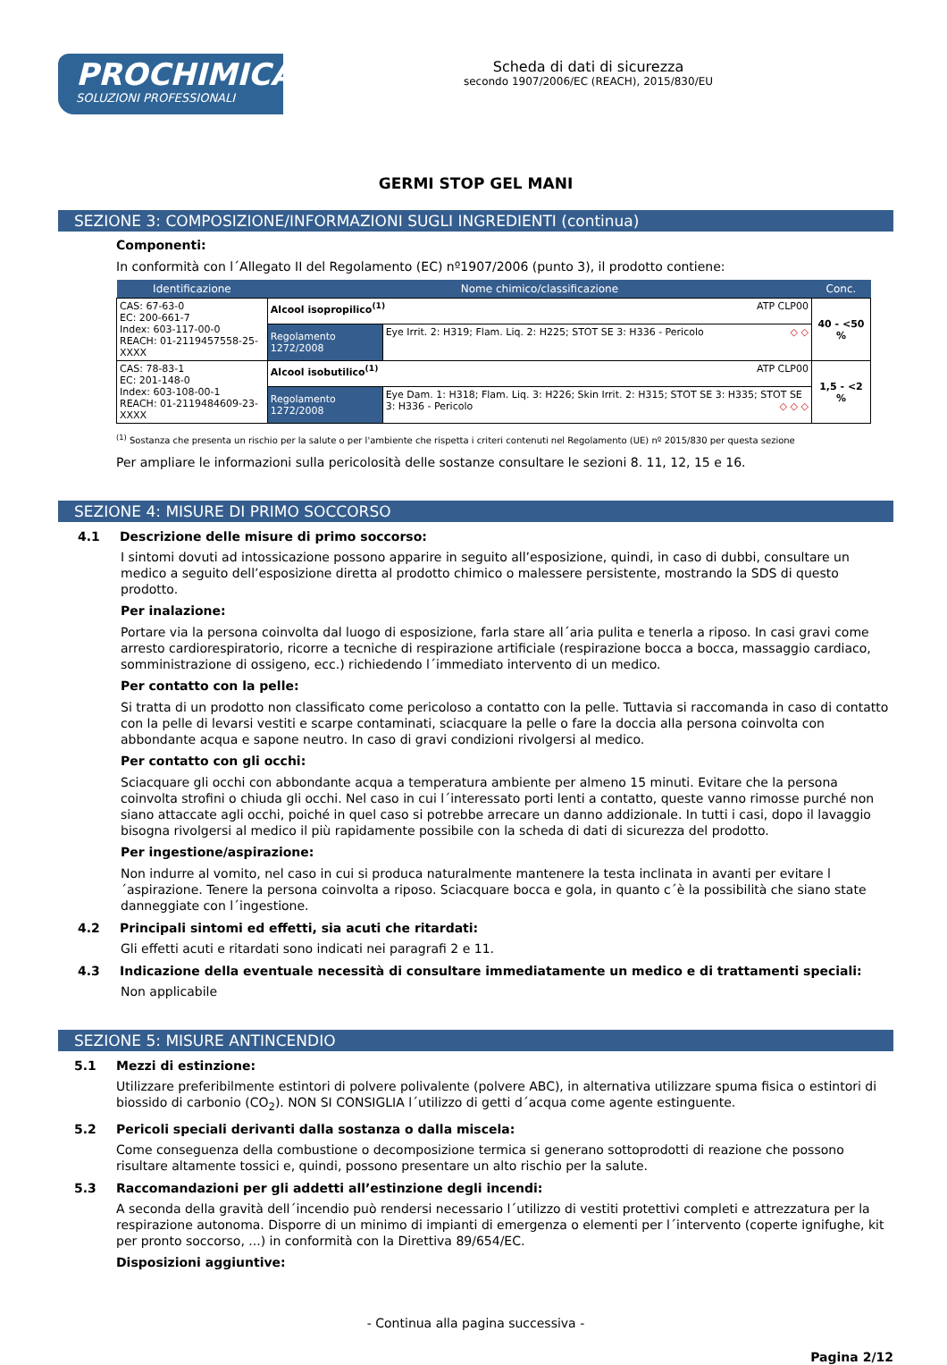PROCHIMICA
SOLUZIONI PROFESSIONALI
Scheda di dati di sicurezza
secondo 1907/2006/EC (REACH), 2015/830/EU
GERMI STOP GEL MANI
SEZIONE 3: COMPOSIZIONE/INFORMAZIONI SUGLI INGREDIENTI (continua)
Componenti:
In conformità con l´Allegato II del Regolamento (EC) nº1907/2006 (punto 3), il prodotto contiene:
| Identificazione | Nome chimico/classificazione | | Conc. |
| --- | --- | --- | --- |
| CAS: 67-63-0 EC: 200-661-7 Index: 603-117-00-0 REACH: 01-2119457558-25-XXXX | Alcool isopropilico<sup>(1)</sup> ATP CLP00 | | 40 - <50 % |
| | Regolamento 1272/2008 | Eye Irrit. 2: H319; Flam. Liq. 2: H225; STOT SE 3: H336 - Pericolo ◇ ◇ | |
| CAS: 78-83-1 EC: 201-148-0 Index: 603-108-00-1 REACH: 01-2119484609-23-XXXX | Alcool isobutilico<sup>(1)</sup> ATP CLP00 | | 1,5 - <2 % |
| | Regolamento 1272/2008 | Eye Dam. 1: H318; Flam. Liq. 3: H226; Skin Irrit. 2: H315; STOT SE 3: H335; STOT SE 3: H336 - Pericolo ◇ ◇ ◇ | |
<sup>(1)</sup> Sostanza che presenta un rischio per la salute o per l'ambiente che rispetta i criteri contenuti nel Regolamento (UE) nº 2015/830 per questa sezione
Per ampliare le informazioni sulla pericolosità delle sostanze consultare le sezioni 8. 11, 12, 15 e 16.
SEZIONE 4: MISURE DI PRIMO SOCCORSO
4.1 Descrizione delle misure di primo soccorso:
I sintomi dovuti ad intossicazione possono apparire in seguito all’esposizione, quindi, in caso di dubbi, consultare un medico a seguito dell’esposizione diretta al prodotto chimico o malessere persistente, mostrando la SDS di questo prodotto.
Per inalazione:
Portare via la persona coinvolta dal luogo di esposizione, farla stare all´aria pulita e tenerla a riposo. In casi gravi come arresto cardiorespiratorio, ricorre a tecniche di respirazione artificiale (respirazione bocca a bocca, massaggio cardiaco, somministrazione di ossigeno, ecc.) richiedendo l´immediato intervento di un medico.
Per contatto con la pelle:
Si tratta di un prodotto non classificato come pericoloso a contatto con la pelle. Tuttavia si raccomanda in caso di contatto con la pelle di levarsi vestiti e scarpe contaminati, sciacquare la pelle o fare la doccia alla persona coinvolta con abbondante acqua e sapone neutro. In caso di gravi condizioni rivolgersi al medico.
Per contatto con gli occhi:
Sciacquare gli occhi con abbondante acqua a temperatura ambiente per almeno 15 minuti. Evitare che la persona coinvolta strofini o chiuda gli occhi. Nel caso in cui l´interessato porti lenti a contatto, queste vanno rimosse purché non siano attaccate agli occhi, poiché in quel caso si potrebbe arrecare un danno addizionale. In tutti i casi, dopo il lavaggio bisogna rivolgersi al medico il più rapidamente possibile con la scheda di dati di sicurezza del prodotto.
Per ingestione/aspirazione:
Non indurre al vomito, nel caso in cui si produca naturalmente mantenere la testa inclinata in avanti per evitare l´aspirazione. Tenere la persona coinvolta a riposo. Sciacquare bocca e gola, in quanto c´è la possibilità che siano state danneggiate con l´ingestione.
4.2 Principali sintomi ed effetti, sia acuti che ritardati:
Gli effetti acuti e ritardati sono indicati nei paragrafi 2 e 11.
4.3 Indicazione della eventuale necessità di consultare immediatamente un medico e di trattamenti speciali:
Non applicabile
SEZIONE 5: MISURE ANTINCENDIO
5.1 Mezzi di estinzione:
Utilizzare preferibilmente estintori di polvere polivalente (polvere ABC), in alternativa utilizzare spuma fisica o estintori di biossido di carbonio (CO<sub>2</sub>). NON SI CONSIGLIA l´utilizzo di getti d´acqua come agente estinguente.
5.2 Pericoli speciali derivanti dalla sostanza o dalla miscela:
Come conseguenza della combustione o decomposizione termica si generano sottoprodotti di reazione che possono risultare altamente tossici e, quindi, possono presentare un alto rischio per la salute.
5.3 Raccomandazioni per gli addetti all’estinzione degli incendi:
A seconda della gravità dell´incendio può rendersi necessario l´utilizzo di vestiti protettivi completi e attrezzatura per la respirazione autonoma. Disporre di un minimo di impianti di emergenza o elementi per l´intervento (coperte ignifughe, kit per pronto soccorso, ...) in conformità con la Direttiva 89/654/EC.
Disposizioni aggiuntive:
- Continua alla pagina successiva -
Pagina 2/12